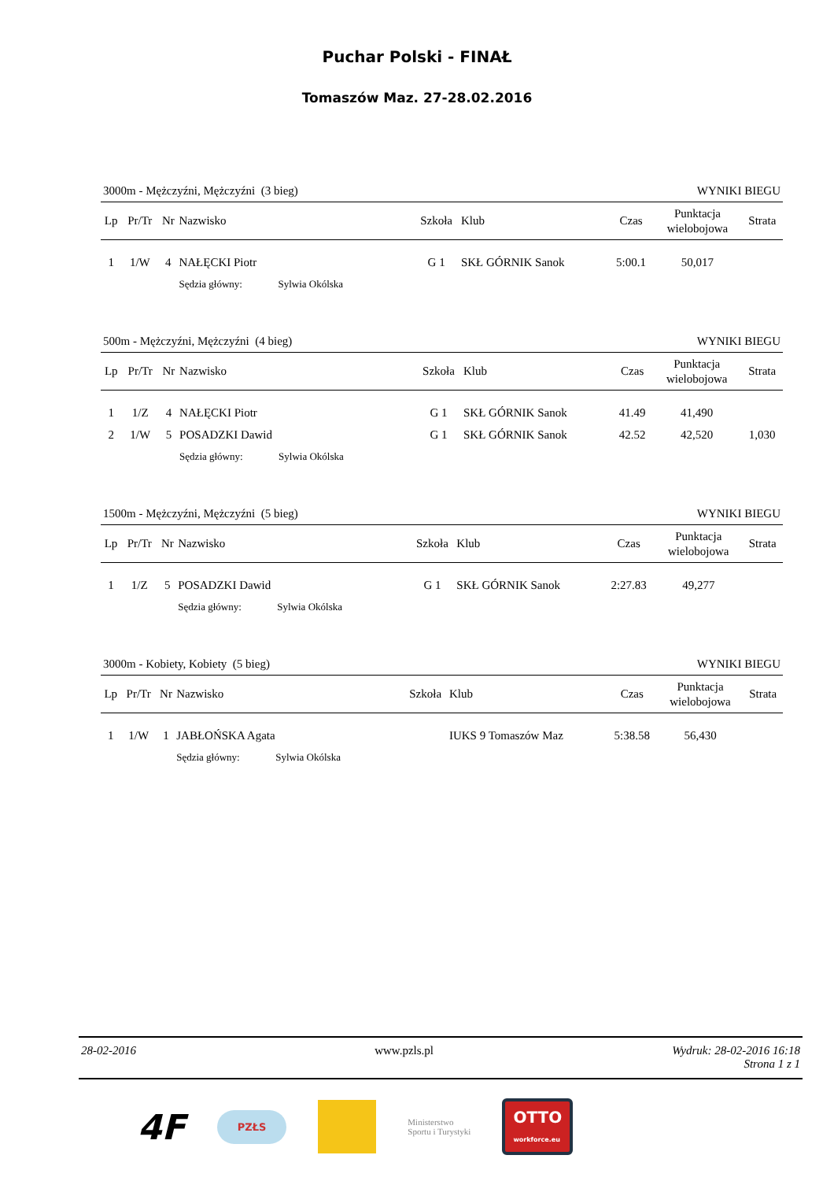Puchar Polski - FINAŁ
Tomaszów Maz. 27-28.02.2016
3000m - Mężczyźni, Mężczyźni (3 bieg) WYNIKI BIEGU
| Lp | Pr/Tr | Nr | Nazwisko | Szkoła | Klub | Czas | Punktacja wielobojowa | Strata |
| --- | --- | --- | --- | --- | --- | --- | --- | --- |
| 1 | 1/W | 4 | NAŁĘCKI Piotr | G 1 | SKŁ GÓRNIK Sanok | 5:00.1 | 50,017 | |
| | | | Sędzia główny: Sylwia Okólska | | | | | |
500m - Mężczyźni, Mężczyźni (4 bieg) WYNIKI BIEGU
| Lp | Pr/Tr | Nr | Nazwisko | Szkoła | Klub | Czas | Punktacja wielobojowa | Strata |
| --- | --- | --- | --- | --- | --- | --- | --- | --- |
| 1 | 1/Z | 4 | NAŁĘCKI Piotr | G 1 | SKŁ GÓRNIK Sanok | 41.49 | 41,490 | |
| 2 | 1/W | 5 | POSADZKI Dawid | G 1 | SKŁ GÓRNIK Sanok | 42.52 | 42,520 | 1,030 |
| | | | Sędzia główny: Sylwia Okólska | | | | | |
1500m - Mężczyźni, Mężczyźni (5 bieg) WYNIKI BIEGU
| Lp | Pr/Tr | Nr | Nazwisko | Szkoła | Klub | Czas | Punktacja wielobojowa | Strata |
| --- | --- | --- | --- | --- | --- | --- | --- | --- |
| 1 | 1/Z | 5 | POSADZKI Dawid | G 1 | SKŁ GÓRNIK Sanok | 2:27.83 | 49,277 | |
| | | | Sędzia główny: Sylwia Okólska | | | | | |
3000m - Kobiety, Kobiety (5 bieg) WYNIKI BIEGU
| Lp | Pr/Tr | Nr | Nazwisko | Szkoła | Klub | Czas | Punktacja wielobojowa | Strata |
| --- | --- | --- | --- | --- | --- | --- | --- | --- |
| 1 | 1/W | 1 | JABŁOŃSKA Agata | | IUKS 9 Tomaszów Maz | 5:38.58 | 56,430 | |
| | | | Sędzia główny: Sylwia Okólska | | | | | |
28-02-2016 www.pzls.pl Wydruk: 28-02-2016 16:18
Strona 1 z 1
4F PZŁS
Ministerstwo
Sportu i Turystyki OTTO
workforce.eu